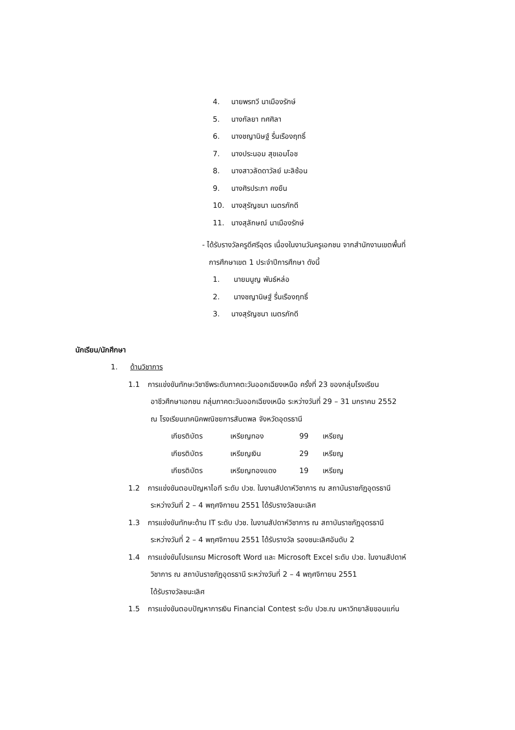4. นายพรทวี นาเมืองรักษ์
5. นางกัลยา ทศศิลา
6. นางชญานิษฐ์ รื่นเรืองฤทธิ์
7. นางประนอม สุขเอมโอช
8. นางสาวลัดดาวัลย์ มะลิซ้อน
9. นางศิรประภา คงยืน
10. นางสุรัญชนา เนตรภักดี
11. นางสุลักษณ์ นาเมืองรักษ์
- ได้รับรางวัลครูดีศรีอุดร เนื่องในงานวันครูเอกชน จากสำนักงานเขตพื้นที่
การศึกษาเขต 1 ประจำปีการศึกษา ดังนี้
1. นายมนูญ พันธ์หล่อ
2. นางชญานิษฐ์ รื่นเรืองฤทธิ์
3. นางสุรัญชนา เนตรภักดี
นักเรียน/นักศึกษา
1. ด้านวิชาการ
1.1 การแข่งขันทักษะวิชาชีพระดับภาคตะวันออกเฉียงเหนือ ครั้งที่ 23 ของกลุ่มโรงเรียน
อาชีวศึกษาเอกชน กลุ่มภาคตะวันออกเฉียงเหนือ ระหว่างวันที่ 29 – 31 มกราคม 2552
ณ โรงเรียนเทคนิคพณิชยการสันตพล จังหวัดอุดรธานี
เกียรติบัตร เหรียญทอง 99 เหรียญ
เกียรติบัตร เหรียญเงิน 29 เหรียญ
เกียรติบัตร เหรียญทองแดง 19 เหรียญ
1.2 การแข่งขันตอบปัญหาไอที ระดับ ปวช. ในงานสัปดาห์วิชาการ ณ สถาบันราชภัฏอุดรธานี
ระหว่างวันที่ 2 – 4 พฤศจิกายน 2551 ได้รับรางวัลชนะเลิศ
1.3 การแข่งขันทักษะด้าน IT ระดับ ปวช. ในงานสัปดาห์วิชาการ ณ สถาบันราชภัฏอุดรธานี
ระหว่างวันที่ 2 – 4 พฤศจิกายน 2551 ได้รับรางวัล รองชนะเลิศอันดับ 2
1.4 การแข่งขันโปรแกรม Microsoft Word และ Microsoft Excel ระดับ ปวช. ในงานสัปดาห์
วิชาการ ณ สถาบันราชภัฏอุดรธานี ระหว่างวันที่ 2 – 4 พฤศจิกายน 2551
ได้รับรางวัลชนะเลิศ
1.5 การแข่งขันตอบปัญหาการเงิน Financial Contest ระดับ ปวช.ณ มหาวิทยาลัยขอนแก่น